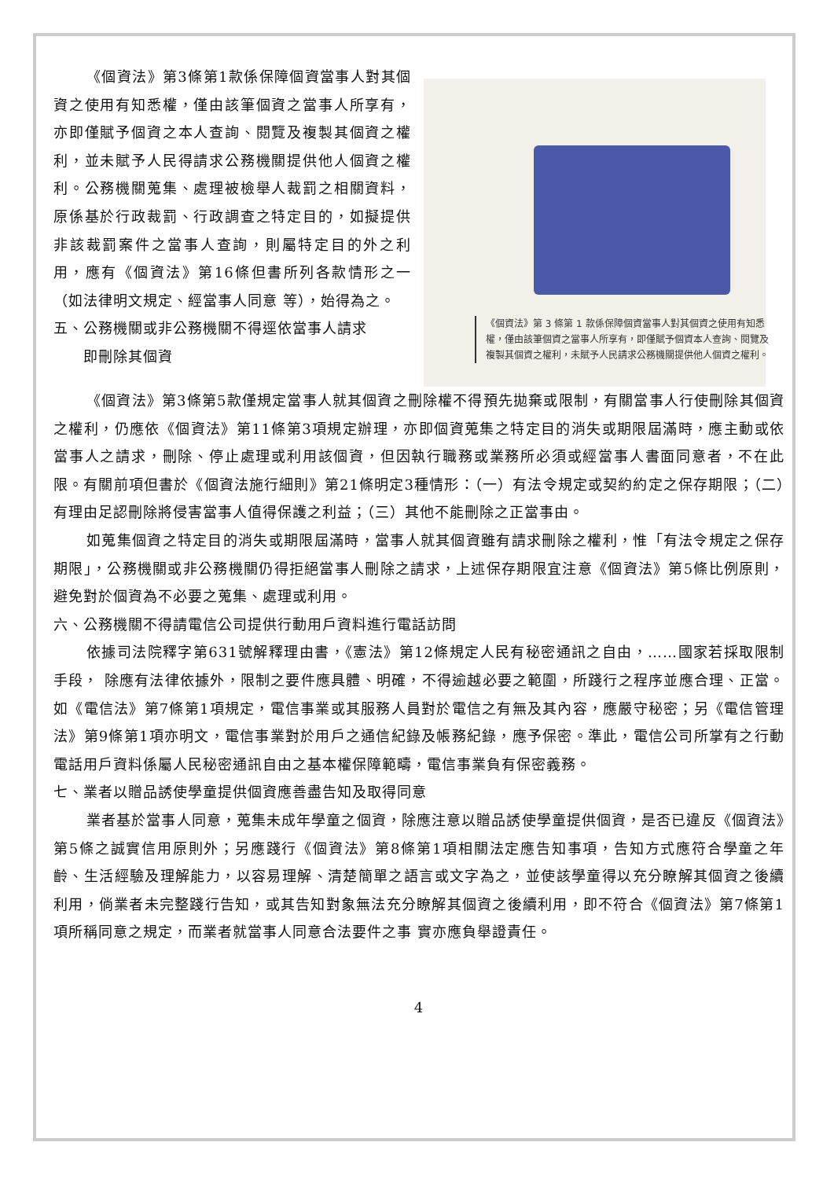《個資法》第3條第1款係保障個資當事人對其個資之使用有知悉權，僅由該筆個資之當事人所享有，亦即僅賦予個資之本人查詢、閱覽及複製其個資之權利，並未賦予人民得請求公務機關提供他人個資之權利。公務機關蒐集、處理被檢舉人裁罰之相關資料，原係基於行政裁罰、行政調查之特定目的，如擬提供非該裁罰案件之當事人查詢，則屬特定目的外之利用，應有《個資法》第16條但書所列各款情形之一（如法律明文規定、經當事人同意 等），始得為之。
五、公務機關或非公務機關不得逕依當事人請求
  即刪除其個資
《個資法》第 3 條第 1 款係保障個資當事人對其個資之使用有知悉權，僅由該筆個資之當事人所享有，即僅賦予個資本人查詢、閱覽及複製其個資之權利，未賦予人民請求公務機關提供他人個資之權利。
《個資法》第3條第5款僅規定當事人就其個資之刪除權不得預先拋棄或限制，有關當事人行使刪除其個資之權利，仍應依《個資法》第11條第3項規定辦理，亦即個資蒐集之特定目的消失或期限屆滿時，應主動或依當事人之請求，刪除、停止處理或利用該個資，但因執行職務或業務所必須或經當事人書面同意者，不在此限。有關前項但書於《個資法施行細則》第21條明定3種情形：（一）有法令規定或契約約定之保存期限；（二）有理由足認刪除將侵害當事人值得保護之利益；（三）其他不能刪除之正當事由。
如蒐集個資之特定目的消失或期限屆滿時，當事人就其個資雖有請求刪除之權利，惟「有法令規定之保存期限」，公務機關或非公務機關仍得拒絕當事人刪除之請求，上述保存期限宜注意《個資法》第5條比例原則，避免對於個資為不必要之蒐集、處理或利用。
六、公務機關不得請電信公司提供行動用戶資料進行電話訪問
依據司法院釋字第631號解釋理由書，《憲法》第12條規定人民有秘密通訊之自由，……國家若採取限制手段， 除應有法律依據外，限制之要件應具體、明確，不得逾越必要之範圍，所踐行之程序並應合理、正當。如《電信法》第7條第1項規定，電信事業或其服務人員對於電信之有無及其內容，應嚴守秘密；另《電信管理法》第9條第1項亦明文，電信事業對於用戶之通信紀錄及帳務紀錄，應予保密。準此，電信公司所掌有之行動電話用戶資料係屬人民秘密通訊自由之基本權保障範疇，電信事業負有保密義務。
七、業者以贈品誘使學童提供個資應善盡告知及取得同意
業者基於當事人同意，蒐集未成年學童之個資，除應注意以贈品誘使學童提供個資，是否已違反《個資法》第5條之誠實信用原則外；另應踐行《個資法》第8條第1項相關法定應告知事項，告知方式應符合學童之年齡、生活經驗及理解能力，以容易理解、清楚簡單之語言或文字為之，並使該學童得以充分瞭解其個資之後續利用，倘業者未完整踐行告知，或其告知對象無法充分瞭解其個資之後續利用，即不符合《個資法》第7條第1項所稱同意之規定，而業者就當事人同意合法要件之事 實亦應負舉證責任。
4